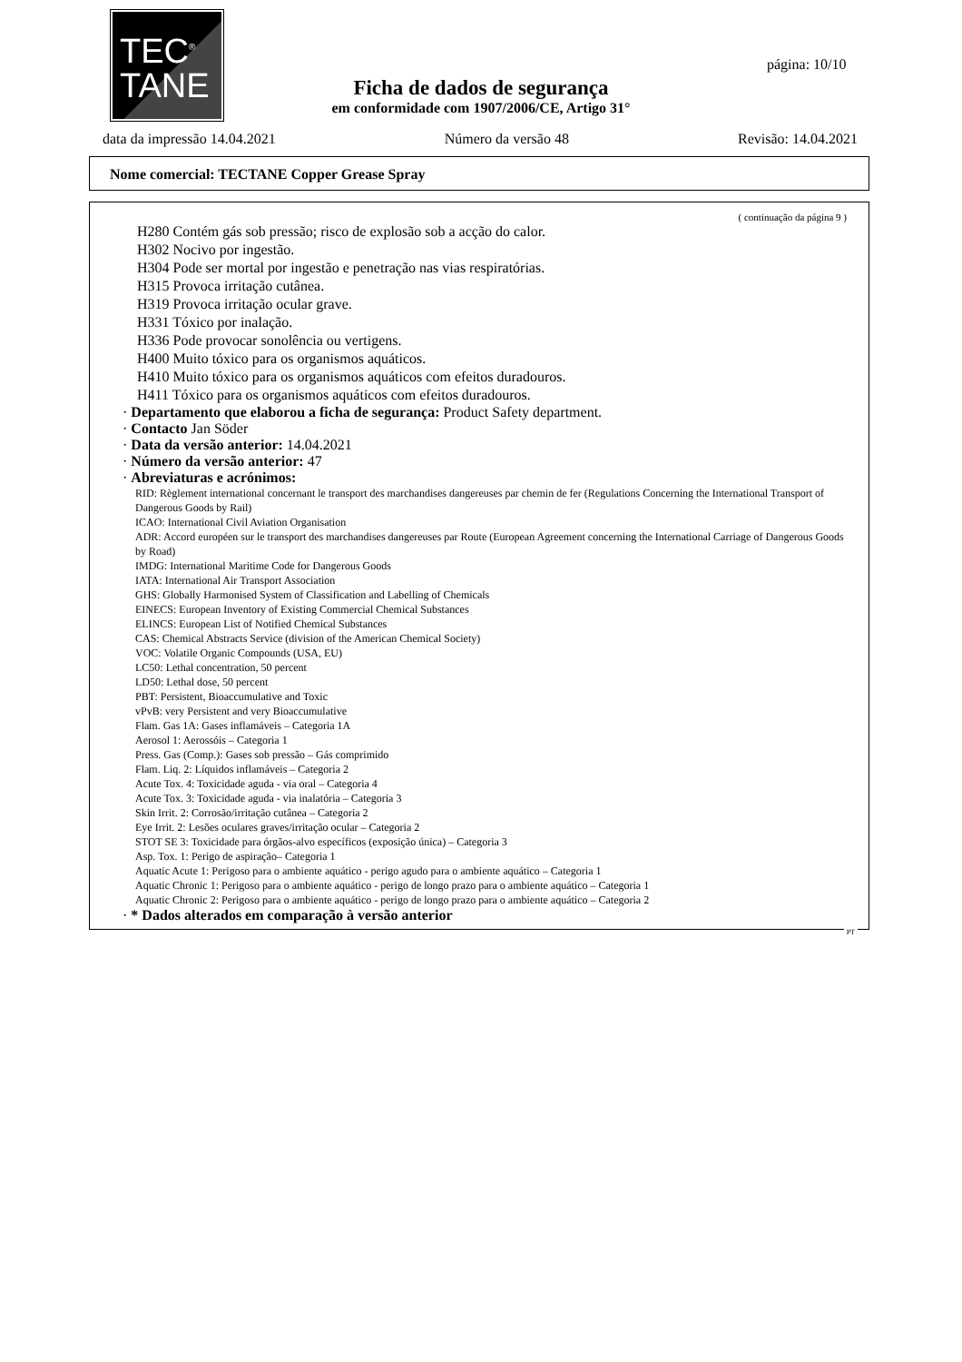TEC<sup>®</sup>
TANE
página: 10/10
Ficha de dados de segurança
em conformidade com 1907/2006/CE, Artigo 31°
data da impressão 14.04.2021 Número da versão 48 Revisão: 14.04.2021
Nome comercial: TECTANE Copper Grease Spray
( continuação da página 9 )
H280 Contém gás sob pressão; risco de explosão sob a acção do calor.
H302 Nocivo por ingestão.
H304 Pode ser mortal por ingestão e penetração nas vias respiratórias.
H315 Provoca irritação cutânea.
H319 Provoca irritação ocular grave.
H331 Tóxico por inalação.
H336 Pode provocar sonolência ou vertigens.
H400 Muito tóxico para os organismos aquáticos.
H410 Muito tóxico para os organismos aquáticos com efeitos duradouros.
H411 Tóxico para os organismos aquáticos com efeitos duradouros.
· Departamento que elaborou a ficha de segurança: Product Safety department.
· Contacto Jan Söder
· Data da versão anterior: 14.04.2021
· Número da versão anterior: 47
· Abreviaturas e acrónimos:
RID: Règlement international concernant le transport des marchandises dangereuses par chemin de fer (Regulations Concerning the International Transport of Dangerous Goods by Rail)
ICAO: International Civil Aviation Organisation
ADR: Accord européen sur le transport des marchandises dangereuses par Route (European Agreement concerning the International Carriage of Dangerous Goods by Road)
IMDG: International Maritime Code for Dangerous Goods
IATA: International Air Transport Association
GHS: Globally Harmonised System of Classification and Labelling of Chemicals
EINECS: European Inventory of Existing Commercial Chemical Substances
ELINCS: European List of Notified Chemical Substances
CAS: Chemical Abstracts Service (division of the American Chemical Society)
VOC: Volatile Organic Compounds (USA, EU)
LC50: Lethal concentration, 50 percent
LD50: Lethal dose, 50 percent
PBT: Persistent, Bioaccumulative and Toxic
vPvB: very Persistent and very Bioaccumulative
Flam. Gas 1A: Gases inflamáveis – Categoria 1A
Aerosol 1: Aerossóis – Categoria 1
Press. Gas (Comp.): Gases sob pressão – Gás comprimido
Flam. Liq. 2: Líquidos inflamáveis – Categoria 2
Acute Tox. 4: Toxicidade aguda - via oral – Categoria 4
Acute Tox. 3: Toxicidade aguda - via inalatória – Categoria 3
Skin Irrit. 2: Corrosão/irritação cutânea – Categoria 2
Eye Irrit. 2: Lesões oculares graves/irritação ocular – Categoria 2
STOT SE 3: Toxicidade para órgãos-alvo específicos (exposição única) – Categoria 3
Asp. Tox. 1: Perigo de aspiração– Categoria 1
Aquatic Acute 1: Perigoso para o ambiente aquático - perigo agudo para o ambiente aquático – Categoria 1
Aquatic Chronic 1: Perigoso para o ambiente aquático - perigo de longo prazo para o ambiente aquático – Categoria 1
Aquatic Chronic 2: Perigoso para o ambiente aquático - perigo de longo prazo para o ambiente aquático – Categoria 2
· * Dados alterados em comparação à versão anterior
PT